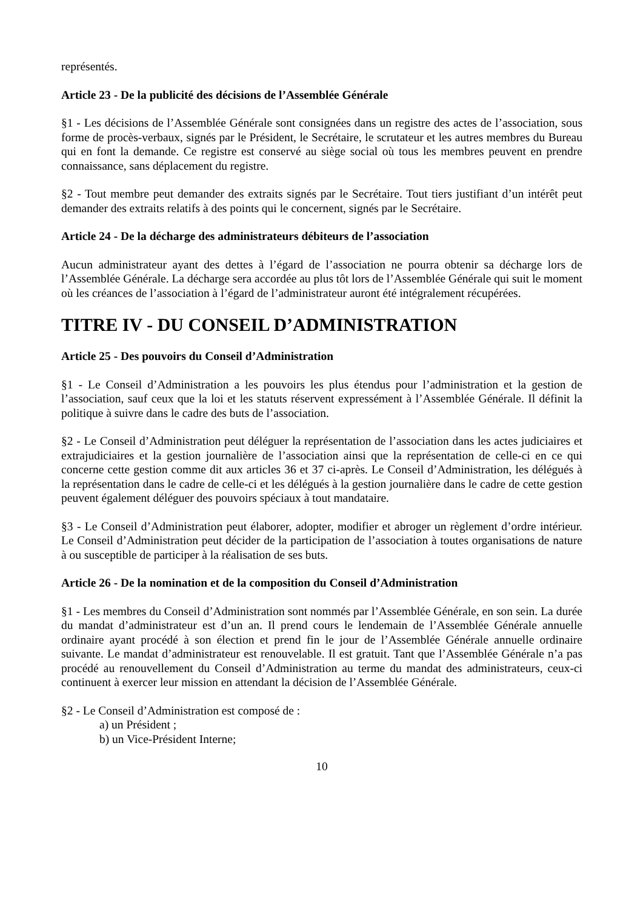représentés.
Article 23 - De la publicité des décisions de l’Assemblée Générale
§1 - Les décisions de l’Assemblée Générale sont consignées dans un registre des actes de l’association, sous forme de procès-verbaux, signés par le Président, le Secrétaire, le scrutateur et les autres membres du Bureau qui en font la demande. Ce registre est conservé au siège social où tous les membres peuvent en prendre connaissance, sans déplacement du registre.
§2 - Tout membre peut demander des extraits signés par le Secrétaire. Tout tiers justifiant d’un intérêt peut demander des extraits relatifs à des points qui le concernent, signés par le Secrétaire.
Article 24 - De la décharge des administrateurs débiteurs de l’association
Aucun administrateur ayant des dettes à l’égard de l’association ne pourra obtenir sa décharge lors de l’Assemblée Générale. La décharge sera accordée au plus tôt lors de l’Assemblée Générale qui suit le moment où les créances de l’association à l’égard de l’administrateur auront été intégralement récupérées.
TITRE IV - DU CONSEIL D’ADMINISTRATION
Article 25 - Des pouvoirs du Conseil d’Administration
§1 - Le Conseil d’Administration a les pouvoirs les plus étendus pour l’administration et la gestion de l’association, sauf ceux que la loi et les statuts réservent expressément à l’Assemblée Générale. Il définit la politique à suivre dans le cadre des buts de l’association.
§2 - Le Conseil d’Administration peut déléguer la représentation de l’association dans les actes judiciaires et extrajudiciaires et la gestion journalière de l’association ainsi que la représentation de celle-ci en ce qui concerne cette gestion comme dit aux articles 36 et 37 ci-après. Le Conseil d’Administration, les délégués à la représentation dans le cadre de celle-ci et les délégués à la gestion journalière dans le cadre de cette gestion peuvent également déléguer des pouvoirs spéciaux à tout mandataire.
§3 - Le Conseil d’Administration peut élaborer, adopter, modifier et abroger un règlement d’ordre intérieur. Le Conseil d’Administration peut décider de la participation de l’association à toutes organisations de nature à ou susceptible de participer à la réalisation de ses buts.
Article 26 - De la nomination et de la composition du Conseil d’Administration
§1 - Les membres du Conseil d’Administration sont nommés par l’Assemblée Générale, en son sein. La durée du mandat d’administrateur est d’un an. Il prend cours le lendemain de l’Assemblée Générale annuelle ordinaire ayant procédé à son élection et prend fin le jour de l’Assemblée Générale annuelle ordinaire suivante. Le mandat d’administrateur est renouvelable. Il est gratuit. Tant que l’Assemblée Générale n’a pas procédé au renouvellement du Conseil d’Administration au terme du mandat des administrateurs, ceux-ci continuent à exercer leur mission en attendant la décision de l’Assemblée Générale.
§2 - Le Conseil d’Administration est composé de :
a) un Président ;
b) un Vice-Président Interne;
10